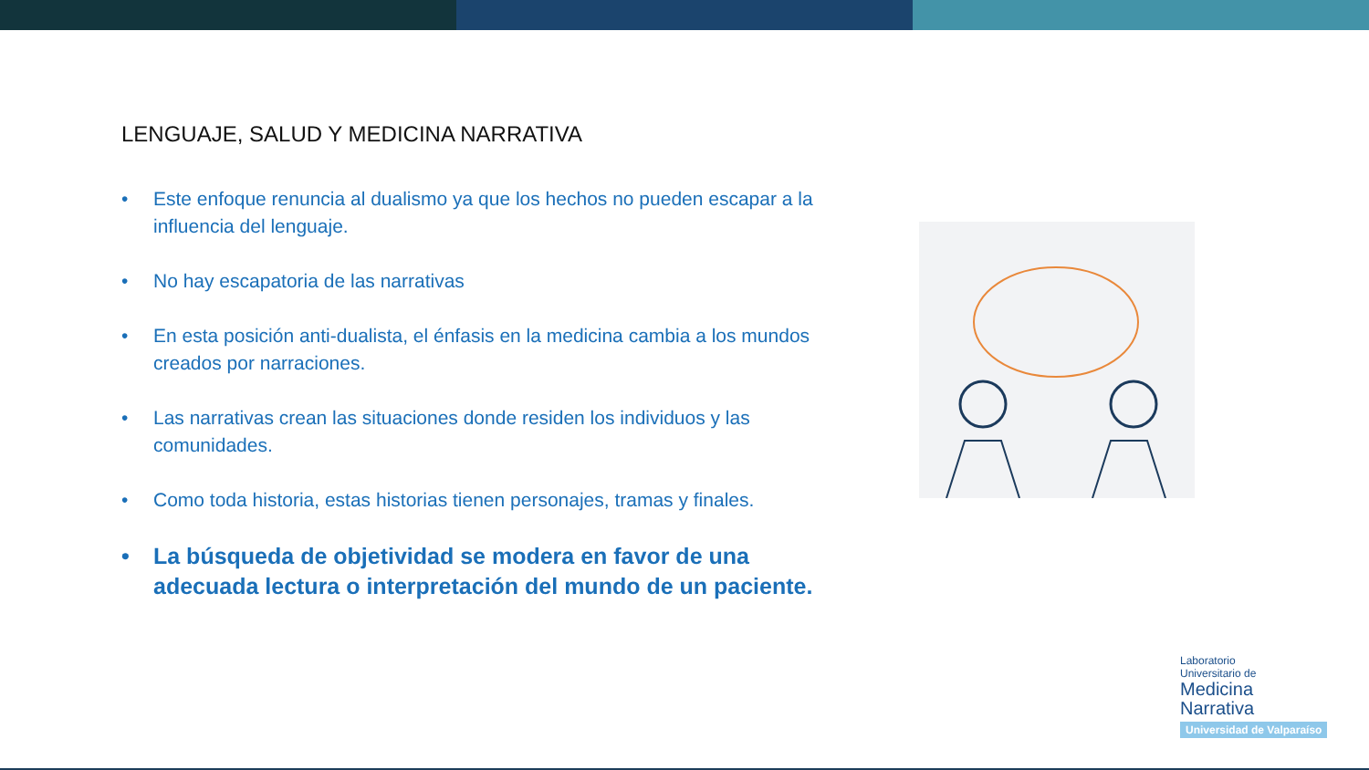LENGUAJE, SALUD Y MEDICINA NARRATIVA
• Este enfoque renuncia al dualismo ya que los hechos no pueden escapar a la influencia del lenguaje.
• No hay escapatoria de las narrativas
• En esta posición anti-dualista, el énfasis en la medicina cambia a los mundos creados por narraciones.
• Las narrativas crean las situaciones donde residen los individuos y las comunidades.
• Como toda historia, estas historias tienen personajes, tramas y finales.
• La búsqueda de objetividad se modera en favor de una adecuada lectura o interpretación del mundo de un paciente.
Laboratorio
Universitario de
Medicina
Narrativa
Universidad de Valparaíso